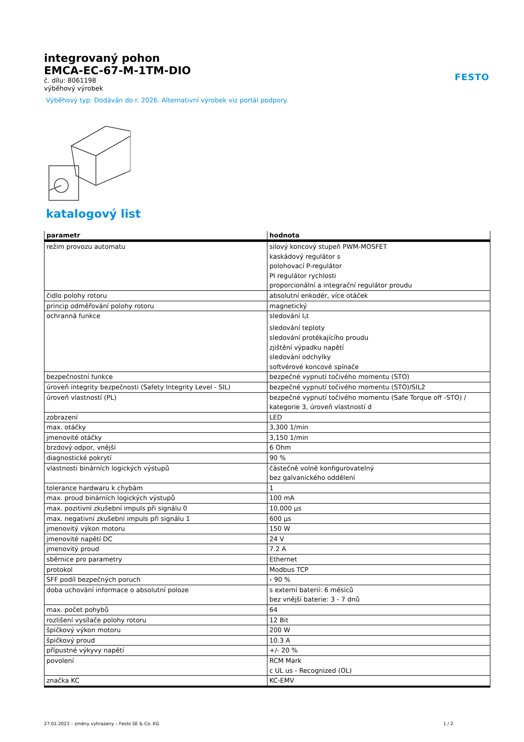FESTO
integrovaný pohon
EMCA-EC-67-M-1TM-DIO
č. dílu: 8061198
výběhový výrobek
Výběhový typ. Dodáván do r. 2026. Alternativní výrobek viz portál podpory.
katalogový list
| parametr | hodnota |
| --- | --- |
| režim provozu automatu | silový koncový stupeň PWM-MOSFET kaskádový regulátor s polohovací P-regulátor PI regulátor rychlosti proporcionální a integrační regulátor proudu |
| čidlo polohy rotoru | absolutní enkodér, více otáček |
| princip odměřování polohy rotoru | magnetický |
| ochranná funkce | sledování I<sub>²</sub>t sledování teploty sledování protékajícího proudu zjištění výpadku napětí sledování odchylky softvérové koncové spínače |
| bezpečnostní funkce | bezpečné vypnutí točivého momentu (STO) |
| úroveň integrity bezpečnosti (Safety Integrity Level - SIL) | bezpečné vypnutí točivého momentu (STO)/SIL2 |
| úroveň vlastností (PL) | bezpečné vypnutí točivého momentu (Safe Torque off -STO) / kategorie 3, úroveň vlastností d |
| zobrazení | LED |
| max. otáčky | 3,300 1/min |
| jmenovité otáčky | 3,150 1/min |
| brzdový odpor, vnější | 6 Ohm |
| diagnostické pokrytí | 90 % |
| vlastnosti binárních logických výstupů | částečně volně konfigurovatelný bez galvanického oddělení |
| tolerance hardwaru k chybám | 1 |
| max. proud binárních logických výstupů | 100 mA |
| max. pozitivní zkušební impuls při signálu 0 | 10,000 µs |
| max. negativní zkušební impuls při signálu 1 | 600 µs |
| jmenovitý výkon motoru | 150 W |
| jmenovité napětí DC | 24 V |
| jmenovitý proud | 7.2 A |
| sběrnice pro parametry | Ethernet |
| protokol | Modbus TCP |
| SFF podíl bezpečných poruch | › 90 % |
| doba uchování informace o absolutní poloze | s externí baterií: 6 měsíců bez vnější baterie: 3 - 7 dnů |
| max. počet pohybů | 64 |
| rozlišení vysílače polohy rotoru | 12 Bit |
| špičkový výkon motoru | 200 W |
| špičkový proud | 10.3 A |
| přípustné výkyvy napětí | +/- 20 % |
| povolení | RCM Mark c UL us - Recognized (OL) |
| značka KC | KC-EMV |
27.01.2023 – změny vyhrazeny – Festo SE & Co. KG 1 / 2